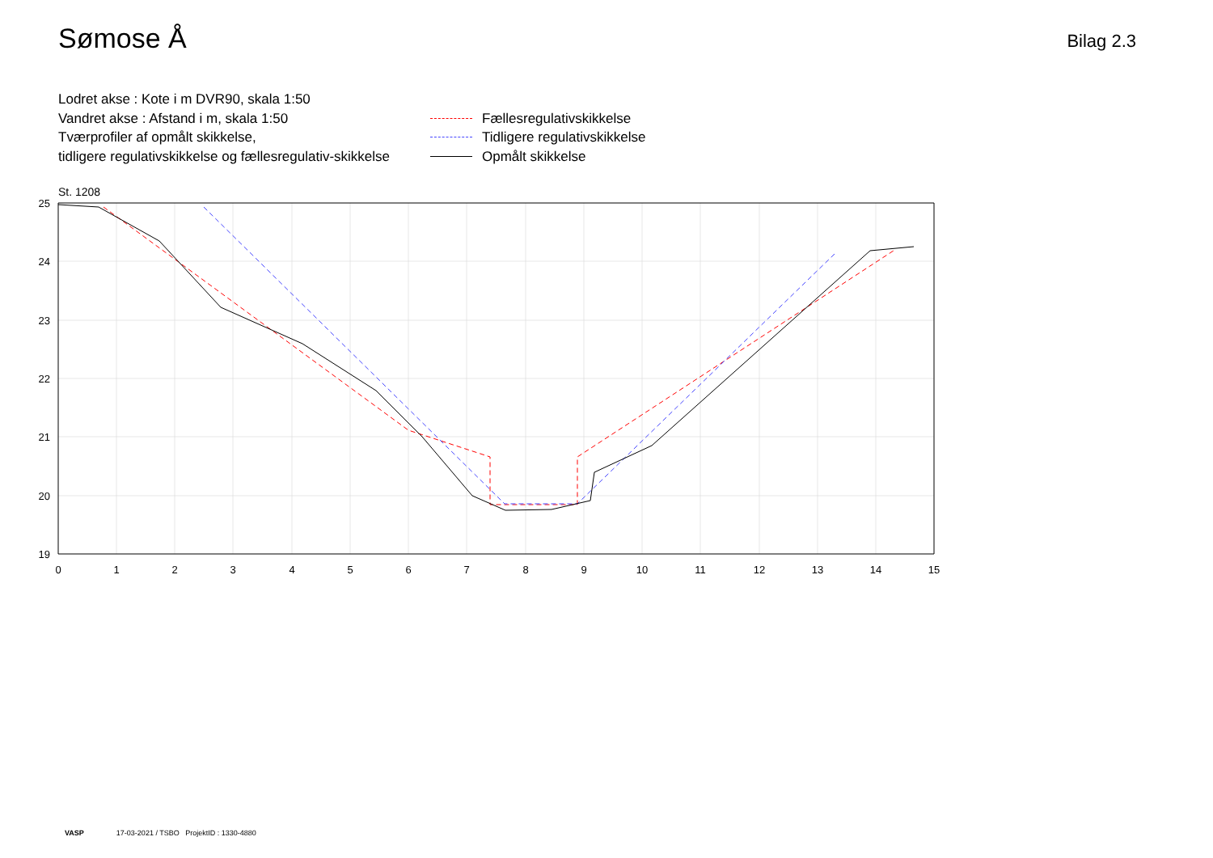Sømose Å
Bilag 2.3
Lodret akse : Kote i m DVR90, skala 1:50
Vandret akse : Afstand i m, skala 1:50
Tværprofiler af opmålt skikkelse,
tidligere regulativskikkelse og fællesregulativ-skikkelse
Fællesregulativskikkelse
Tidligere regulativskikkelse
Opmålt skikkelse
St. 1208
25
24
23
22
21
20
19
0
1
2
3
4
5
6
7
8
9
10
11
12
13
14
15
VASP 17-03-2021 / TSBO ProjektID : 1330-4880